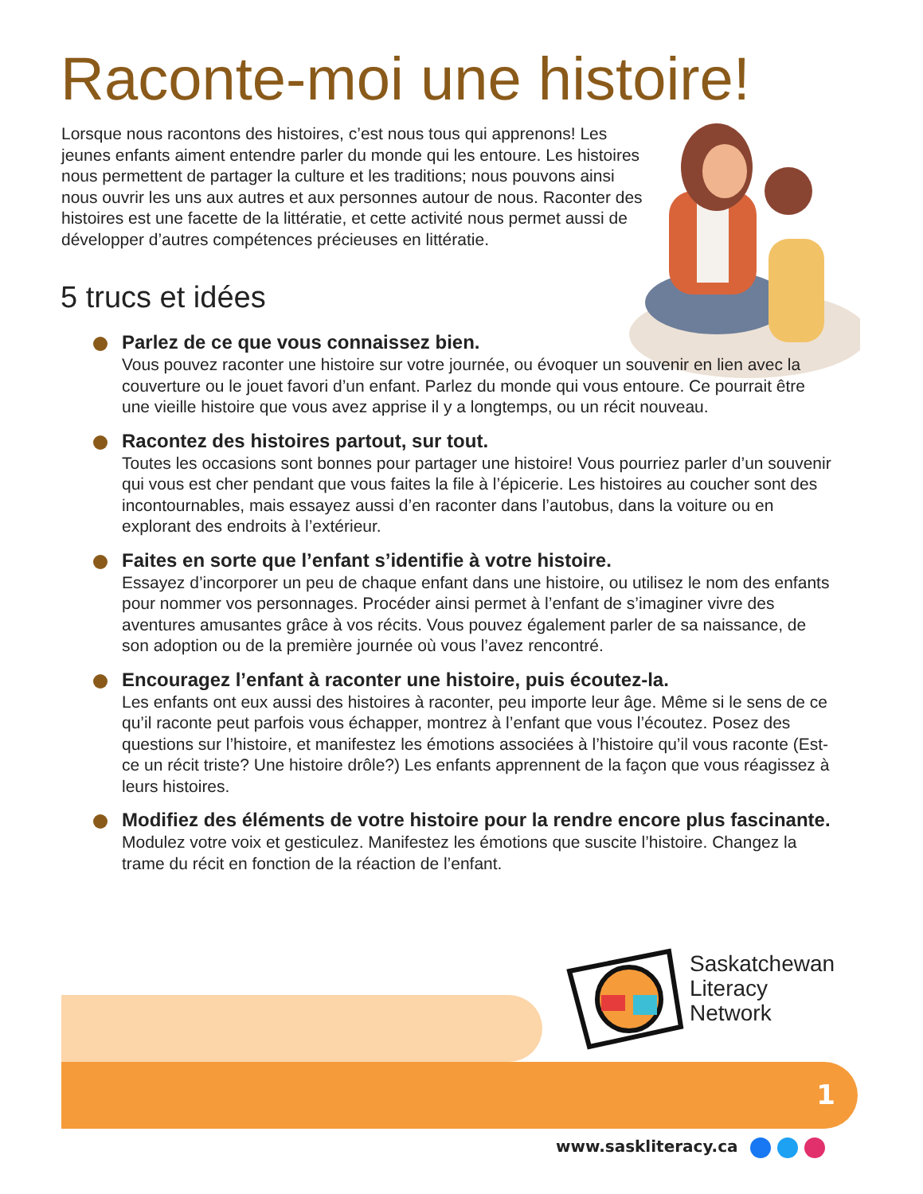Raconte-moi une histoire!
Lorsque nous racontons des histoires, c’est nous tous qui apprenons! Les jeunes enfants aiment entendre parler du monde qui les entoure. Les histoires nous permettent de partager la culture et les traditions; nous pouvons ainsi nous ouvrir les uns aux autres et aux personnes autour de nous. Raconter des histoires est une facette de la littératie, et cette activité nous permet aussi de développer d’autres compétences précieuses en littératie.
5 trucs et idées
Parlez de ce que vous connaissez bien.
Vous pouvez raconter une histoire sur votre journée, ou évoquer un souvenir en lien avec la couverture ou le jouet favori d’un enfant. Parlez du monde qui vous entoure. Ce pourrait être une vieille histoire que vous avez apprise il y a longtemps, ou un récit nouveau.
Racontez des histoires partout, sur tout.
Toutes les occasions sont bonnes pour partager une histoire! Vous pourriez parler d’un souvenir qui vous est cher pendant que vous faites la file à l’épicerie. Les histoires au coucher sont des incontournables, mais essayez aussi d’en raconter dans l’autobus, dans la voiture ou en explorant des endroits à l’extérieur.
Faites en sorte que l’enfant s’identifie à votre histoire.
Essayez d’incorporer un peu de chaque enfant dans une histoire, ou utilisez le nom des enfants pour nommer vos personnages. Procéder ainsi permet à l’enfant de s’imaginer vivre des aventures amusantes grâce à vos récits. Vous pouvez également parler de sa naissance, de son adoption ou de la première journée où vous l’avez rencontré.
Encouragez l’enfant à raconter une histoire, puis écoutez-la.
Les enfants ont eux aussi des histoires à raconter, peu importe leur âge. Même si le sens de ce qu’il raconte peut parfois vous échapper, montrez à l’enfant que vous l’écoutez. Posez des questions sur l’histoire, et manifestez les émotions associées à l’histoire qu’il vous raconte (Est-ce un récit triste? Une histoire drôle?) Les enfants apprennent de la façon que vous réagissez à leurs histoires.
Modifiez des éléments de votre histoire pour la rendre encore plus fascinante.
Modulez votre voix et gesticulez. Manifestez les émotions que suscite l’histoire. Changez la trame du récit en fonction de la réaction de l’enfant.
Saskatchewan
Literacy
Network
1
www.saskliteracy.ca